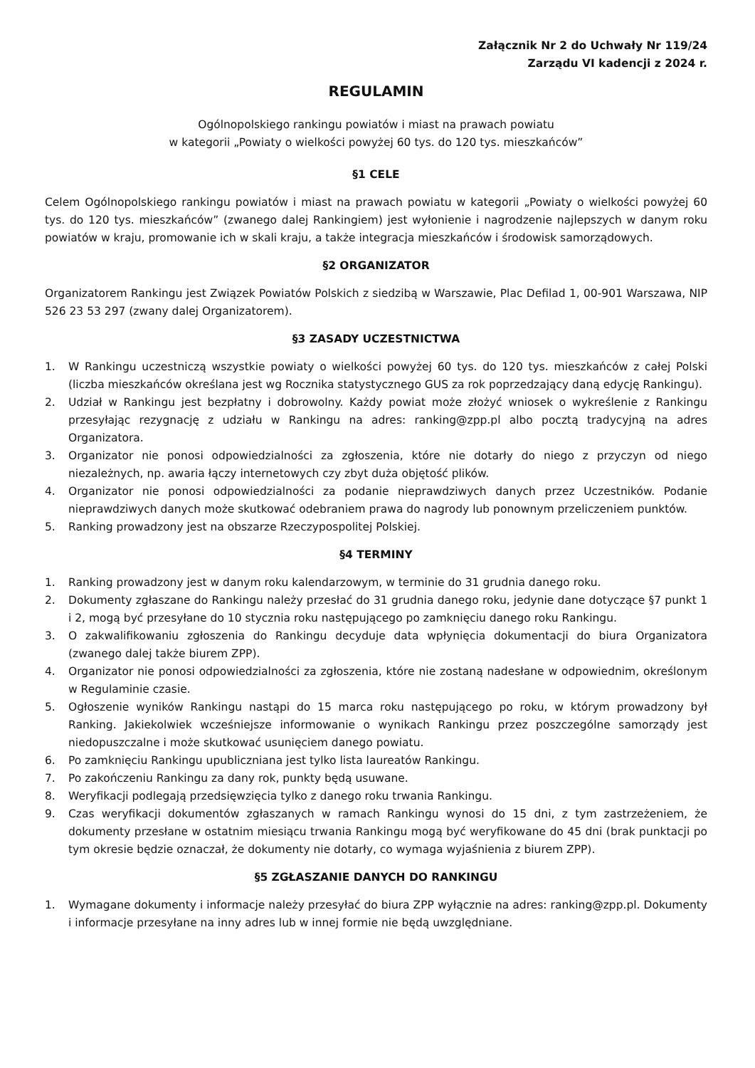Załącznik Nr 2 do Uchwały Nr 119/24
Zarządu VI kadencji z 2024 r.
REGULAMIN
Ogólnopolskiego rankingu powiatów i miast na prawach powiatu
w kategorii „Powiaty o wielkości powyżej 60 tys. do 120 tys. mieszkańców”
§1 CELE
Celem Ogólnopolskiego rankingu powiatów i miast na prawach powiatu w kategorii „Powiaty o wielkości powyżej 60 tys. do 120 tys. mieszkańców” (zwanego dalej Rankingiem) jest wyłonienie i nagrodzenie najlepszych w danym roku powiatów w kraju, promowanie ich w skali kraju, a także integracja mieszkańców i środowisk samorządowych.
§2 ORGANIZATOR
Organizatorem Rankingu jest Związek Powiatów Polskich z siedzibą w Warszawie, Plac Defilad 1, 00-901 Warszawa, NIP 526 23 53 297 (zwany dalej Organizatorem).
§3 ZASADY UCZESTNICTWA
1. W Rankingu uczestniczą wszystkie powiaty o wielkości powyżej 60 tys. do 120 tys. mieszkańców z całej Polski (liczba mieszkańców określana jest wg Rocznika statystycznego GUS za rok poprzedzający daną edycję Rankingu).
2. Udział w Rankingu jest bezpłatny i dobrowolny. Każdy powiat może złożyć wniosek o wykreślenie z Rankingu przesyłając rezygnację z udziału w Rankingu na adres: ranking@zpp.pl albo pocztą tradycyjną na adres Organizatora.
3. Organizator nie ponosi odpowiedzialności za zgłoszenia, które nie dotarły do niego z przyczyn od niego niezależnych, np. awaria łączy internetowych czy zbyt duża objętość plików.
4. Organizator nie ponosi odpowiedzialności za podanie nieprawdziwych danych przez Uczestników. Podanie nieprawdziwych danych może skutkować odebraniem prawa do nagrody lub ponownym przeliczeniem punktów.
5. Ranking prowadzony jest na obszarze Rzeczypospolitej Polskiej.
§4 TERMINY
1. Ranking prowadzony jest w danym roku kalendarzowym, w terminie do 31 grudnia danego roku.
2. Dokumenty zgłaszane do Rankingu należy przesłać do 31 grudnia danego roku, jedynie dane dotyczące §7 punkt 1 i 2, mogą być przesyłane do 10 stycznia roku następującego po zamknięciu danego roku Rankingu.
3. O zakwalifikowaniu zgłoszenia do Rankingu decyduje data wpłynięcia dokumentacji do biura Organizatora (zwanego dalej także biurem ZPP).
4. Organizator nie ponosi odpowiedzialności za zgłoszenia, które nie zostaną nadesłane w odpowiednim, określonym w Regulaminie czasie.
5. Ogłoszenie wyników Rankingu nastąpi do 15 marca roku następującego po roku, w którym prowadzony był Ranking. Jakiekolwiek wcześniejsze informowanie o wynikach Rankingu przez poszczególne samorządy jest niedopuszczalne i może skutkować usunięciem danego powiatu.
6. Po zamknięciu Rankingu upubliczniana jest tylko lista laureatów Rankingu.
7. Po zakończeniu Rankingu za dany rok, punkty będą usuwane.
8. Weryfikacji podlegają przedsięwzięcia tylko z danego roku trwania Rankingu.
9. Czas weryfikacji dokumentów zgłaszanych w ramach Rankingu wynosi do 15 dni, z tym zastrzeżeniem, że dokumenty przesłane w ostatnim miesiącu trwania Rankingu mogą być weryfikowane do 45 dni (brak punktacji po tym okresie będzie oznaczał, że dokumenty nie dotarły, co wymaga wyjaśnienia z biurem ZPP).
§5 ZGŁASZANIE DANYCH DO RANKINGU
1. Wymagane dokumenty i informacje należy przesyłać do biura ZPP wyłącznie na adres: ranking@zpp.pl. Dokumenty i informacje przesyłane na inny adres lub w innej formie nie będą uwzględniane.